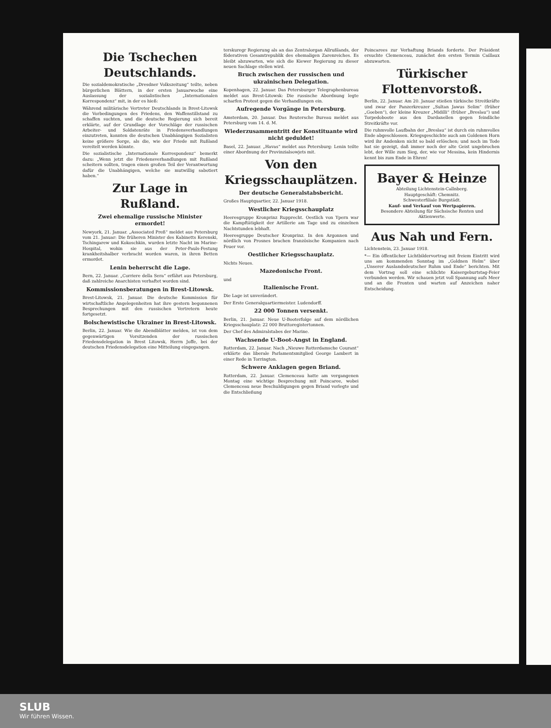Die Tschechen Deutschlands.
Die sozialdemokratische „Dresdner Volkszeitung“ teilte, neben bürgerlichen Blättern, in der ersten Januarwoche eine Auslassung der sozialistischen „Internationalen Korrespondenz“ mit, in der es hieß:
Während militärische Vertreter Deutschlands in Brest-Litowsk die Vorbedingungen des Friedens, den Waffenstillstand zu schaffen suchten, und die deutsche Regierung sich bereit erklärte, auf der Grundlage der Vorschläge der russischen Arbeiter- und Soldatenräte in Friedensverhandlungen einzutreten, konnten die deutschen Unabhängigen Sozialisten keine größere Sorge, als die, wie der Friede mit Rußland vereitelt werden könnte.
Die sozialistische „Internationale Korrespondenz“ bemerkt dazu: „Wenn jetzt die Friedensverhandlungen mit Rußland scheitern sollten, tragen einen großen Teil der Verantwortung dafür die Unabhängigen, welche sie mutwillig sabotiert haben.“
Zur Lage in Rußland.
Zwei ehemalige russische Minister ermordet!
Newyork, 21. Januar. „Associated Preß“ meldet aus Petersburg vom 21. Januar: Die früheren Minister des Kabinetts Kerenski, Tschingarew und Kokoschkin, wurden letzte Nacht im Marine-Hospital, wohin sie aus der Peter-Pauls-Festung krankheitshalber verbracht worden waren, in ihren Betten ermordet.
Lenin beherrscht die Lage.
Bern, 22. Januar. „Corriere della Sera“ erfährt aus Petersburg, daß zahlreiche Anarchisten verhaftet worden sind.
Kommissionsberatungen in Brest-Litowsk.
Brest-Litowsk, 21. Januar. Die deutsche Kommission für wirtschaftliche Angelegenheiten hat ihre gestern begonnenen Besprechungen mit den russischen Vertretern heute fortgesetzt.
Bolschewistische Ukrainer in Brest-Litowsk.
Berlin, 22. Januar. Wie die Abendblätter melden, ist von dem gegenwärtigen Vorsitzenden der russischen Friedensdelegation in Brest Litowsk, Herrn Joffe, bei der deutschen Friedensdelegation eine Mitteilung eingegangen.
terskuregr Regierung als an das Zentralorgan Allrußlands, der föderativen Gesamtrepublik des ehemaligen Zarenreiches. Es bleibt abzuwarten, wie sich die Kiewer Regierung zu dieser neuen Sachlage stellen wird.
Bruch zwischen der russischen und ukrainischen Delegation.
Kopenhagen, 22. Januar. Das Petersburger Telegraphenbureau meldet aus Brest-Litowsk: Die russische Abordnung legte scharfen Protest gegen die Verhandlungen ein.
Aufregende Vorgänge in Petersburg.
Amsterdam, 20. Januar. Das Reutersche Bureau meldet aus Petersburg vom 14. d. M.
Wiederzusammentritt der Konstituante wird nicht geduldet!
Basel, 22. Januar. „Havas“ meldet aus Petersburg: Lenin teilte einer Abordnung der Provinzialsowjets mit.
Von den Kriegsschauplätzen.
Der deutsche Generalstabsbericht.
Großes Hauptquartier, 22. Januar 1918.
Westlicher Kriegsschauplatz
Heeresgruppe Kronprinz Rupprecht. Oestlich von Ypern war die Kampftätigkeit der Artillerie am Tage und zu einzelnen Nachtstunden lebhaft.
Heeresgruppe Deutscher Kronprinz. In den Argonnen und nördlich von Prosnes brachen französische Kompanien nach Feuer vor.
Oestlicher Kriegsschauplatz.
Nichts Neues.
Mazedonische Front.
und
Italienische Front.
Die Lage ist unverändert.
Der Erste Generalquartiermeister. Ludendorff.
22 000 Tonnen versenkt.
Berlin, 21. Januar. Neue U-Booterfolge auf dem nördlichen Kriegsschauplatz: 22 000 Bruttoregistertonnen.
Der Chef des Admiralstabes der Marine.
Wachsende U-Boot-Angst in England.
Rotterdam, 22. Januar. Nach „Nieuwe Rotterdamsche Courant“ erklärte das liberale Parlamentsmitglied George Lambert in einer Rede in Torrington.
Schwere Anklagen gegen Briand.
Rotterdam, 22. Januar. Clemenceau hatte am vergangenen Montag eine wichtige Besprechung mit Poincaree, wobei Clemenceau neue Beschuldigungen gegen Briand vorlegte und die Entschließung
Poincarees zur Verhaftung Briands forderte. Der Präsident ersuchte Clemenceau, zunächst den ersten Termin Caillaux abzuwarten.
Türkischer Flottenvorstoß.
Berlin, 22. Januar. Am 20. Januar stießen türkische Streitkräfte und zwar der Panzerkreuzer „Sultan Jawus Selim“ (früher „Goeben“), der kleine Kreuzer „Midilli“ (früher „Breslau“) und Torpedoboote aus den Dardanellen gegen feindliche Streitkräfte vor.
Die ruhmvolle Laufbahn der „Breslau“ ist durch ein ruhmvolles Ende abgeschlossen. Kriegsgeschichte auch am Goldenen Horn wird ihr Andenken nicht so bald erlöschen; und noch im Tode hat sie gezeigt, daß immer noch der alte Geist ungebrochen lebt, der Wille zum Sieg, der, wie vor Messina, kein Hindernis kennt bis zum Ende in Ehren!
Bayer & Heinze
Abteilung Lichtenstein-Callnberg.
Hauptgeschäft: Chemnitz.
Schwesterfiliale Burgstädt.
Kauf- und Verkauf von Wertpapieren.
Besondere Abteilung für Sächsische Renten und Aktienwerte.
Aus Nah und Fern.
Lichtenstein, 23. Januar 1918.
*— Ein öffentlicher Lichtbildervortrag mit freiem Eintritt wird uns am kommenden Sonntag im „Goldnen Helm“ über „Unserer Auslandsdeutscher Ruhm und Ende“ berichten. Mit dem Vortrag soll eine schlichte Kaisergeburtstag-Feier verbunden werden. Wir schauen jetzt voll Spannung aufs Meer und an die Fronten und warten auf Anzeichen naher Entscheidung.
SLUB
Wir führen Wissen.